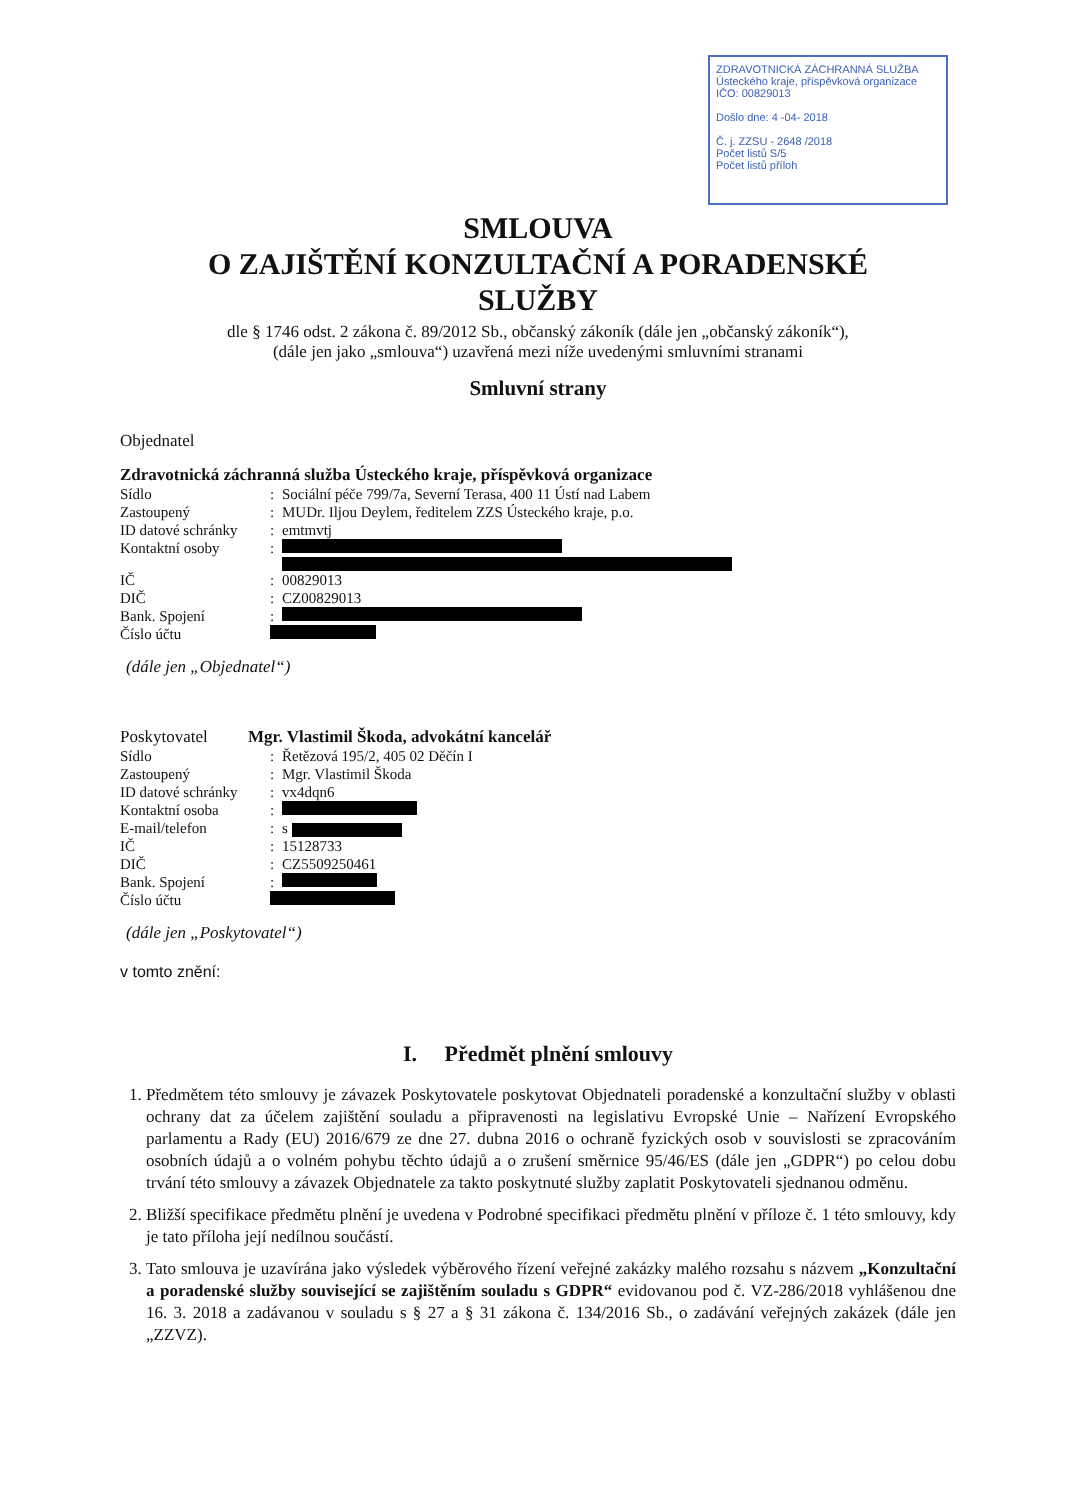ZDRAVOTNICKÁ ZÁCHRANNÁ SLUŽBA
Ústeckého kraje, příspěvková organizace
IČO: 00829013
Došlo dne: 4 -04- 2018
Č. j. ZZSU - 2648 /2018
Počet listů S/5
Počet listů příloh
SMLOUVA
O ZAJIŠTĚNÍ KONZULTAČNÍ A PORADENSKÉ
SLUŽBY
dle § 1746 odst. 2 zákona č. 89/2012 Sb., občanský zákoník (dále jen „občanský zákoník“),
(dále jen jako „smlouva“) uzavřená mezi níže uvedenými smluvními stranami
Smluvní strany
Objednatel
Zdravotnická záchranná služba Ústeckého kraje, příspěvková organizace
Sídlo: Sociální péče 799/7a, Severní Terasa, 400 11 Ústí nad Labem
Zastoupený: MUDr. Iljou Deylem, ředitelem ZZS Ústeckého kraje, p.o.
ID datové schránky: emtmvtj
Kontaktní osoby:
IČ: 00829013
DIČ: CZ00829013
Bank. Spojení:
Číslo účtu
(dále jen „Objednatel“)
Poskytovatel Mgr. Vlastimil Škoda, advokátní kancelář
Sídlo: Řetězová 195/2, 405 02 Děčín I
Zastoupený: Mgr. Vlastimil Škoda
ID datové schránky: vx4dqn6
Kontaktní osoba:
E-mail/telefon: s
IČ: 15128733
DIČ: CZ5509250461
Bank. Spojení:
Číslo účtu
(dále jen „Poskytovatel“)
v tomto znění:
I. Předmět plnění smlouvy
1. Předmětem této smlouvy je závazek Poskytovatele poskytovat Objednateli poradenské a konzultační služby v oblasti ochrany dat za účelem zajištění souladu a připravenosti na legislativu Evropské Unie – Nařízení Evropského parlamentu a Rady (EU) 2016/679 ze dne 27. dubna 2016 o ochraně fyzických osob v souvislosti se zpracováním osobních údajů a o volném pohybu těchto údajů a o zrušení směrnice 95/46/ES (dále jen „GDPR“) po celou dobu trvání této smlouvy a závazek Objednatele za takto poskytnuté služby zaplatit Poskytovateli sjednanou odměnu.
2. Bližší specifikace předmětu plnění je uvedena v Podrobné specifikaci předmětu plnění v příloze č. 1 této smlouvy, kdy je tato příloha její nedílnou součástí.
3. Tato smlouva je uzavírána jako výsledek výběrového řízení veřejné zakázky malého rozsahu s názvem „Konzultační a poradenské služby související se zajištěním souladu s GDPR“ evidovanou pod č. VZ-286/2018 vyhlášenou dne 16. 3. 2018 a zadávanou v souladu s § 27 a § 31 zákona č. 134/2016 Sb., o zadávání veřejných zakázek (dále jen „ZZVZ).